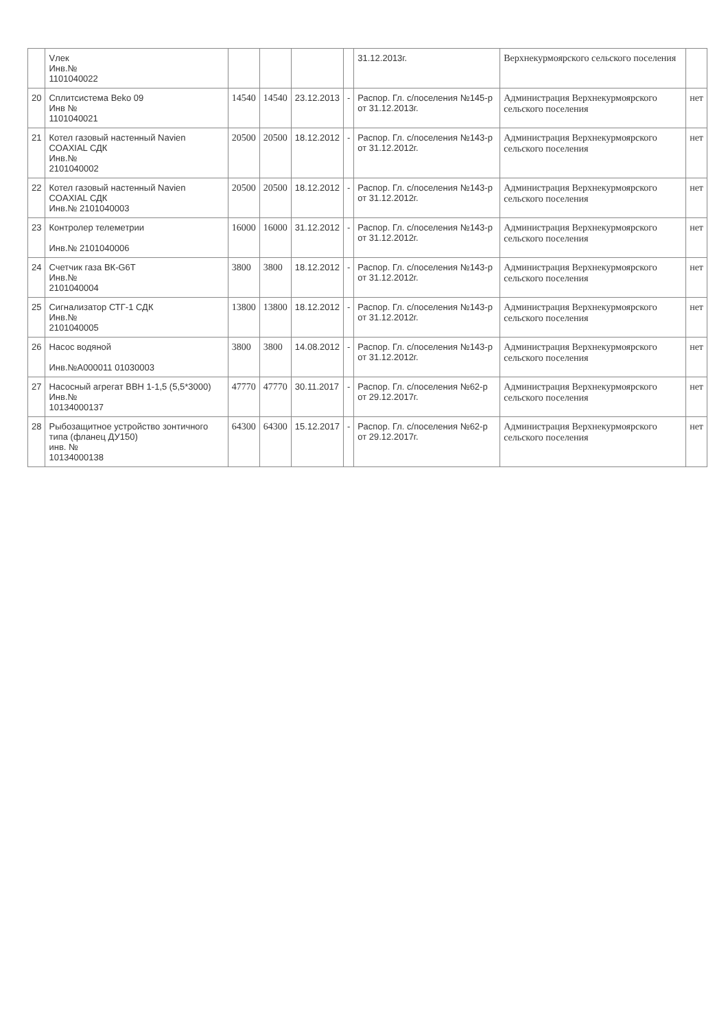| | Vлек Инв.№ 1101040022 | | | | | 31.12.2013г. | Верхнекурмоярского сельского поселения | |
| 20 | Сплитсистема Beko 09 Инв № 1101040021 | 14540 | 14540 | 23.12.2013 | - | Распор. Гл. с/поселения №145-р от 31.12.2013г. | Администрация Верхнекурмоярского сельского поселения | нет |
| 21 | Котел газовый настенный Navien COAXIAL СДК Инв.№ 2101040002 | 20500 | 20500 | 18.12.2012 | - | Распор. Гл. с/поселения №143-р от 31.12.2012г. | Администрация Верхнекурмоярского сельского поселения | нет |
| 22 | Котел газовый настенный Navien COAXIAL СДК Инв.№ 2101040003 | 20500 | 20500 | 18.12.2012 | - | Распор. Гл. с/поселения №143-р от 31.12.2012г. | Администрация Верхнекурмоярского сельского поселения | нет |
| 23 | Контролер телеметрии Инв.№ 2101040006 | 16000 | 16000 | 31.12.2012 | - | Распор. Гл. с/поселения №143-р от 31.12.2012г. | Администрация Верхнекурмоярского сельского поселения | нет |
| 24 | Счетчик газа ВК-G6T Инв.№ 2101040004 | 3800 | 3800 | 18.12.2012 | - | Распор. Гл. с/поселения №143-р от 31.12.2012г. | Администрация Верхнекурмоярского сельского поселения | нет |
| 25 | Сигнализатор СТГ-1 СДК Инв.№ 2101040005 | 13800 | 13800 | 18.12.2012 | - | Распор. Гл. с/поселения №143-р от 31.12.2012г. | Администрация Верхнекурмоярского сельского поселения | нет |
| 26 | Насос водяной Инв.№А000011 01030003 | 3800 | 3800 | 14.08.2012 | - | Распор. Гл. с/поселения №143-р от 31.12.2012г. | Администрация Верхнекурмоярского сельского поселения | нет |
| 27 | Насосный агрегат ВВН 1-1,5 (5,5*3000) Инв.№ 10134000137 | 47770 | 47770 | 30.11.2017 | - | Распор. Гл. с/поселения №62-р от 29.12.2017г. | Администрация Верхнекурмоярского сельского поселения | нет |
| 28 | Рыбозащитное устройство зонтичного типа (фланец ДУ150) инв. № 10134000138 | 64300 | 64300 | 15.12.2017 | - | Распор. Гл. с/поселения №62-р от 29.12.2017г. | Администрация Верхнекурмоярского сельского поселения | нет |